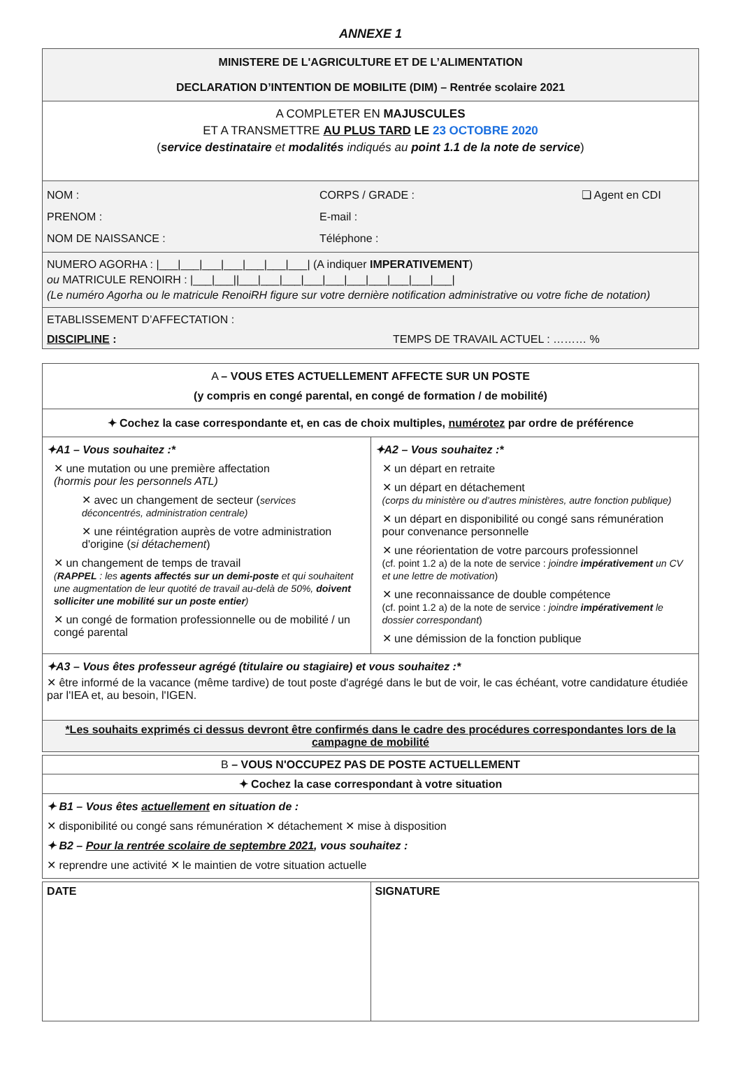ANNEXE 1
| MINISTERE DE L'AGRICULTURE ET DE L’ALIMENTATION DECLARATION D’INTENTION DE MOBILITE (DIM) – Rentrée scolaire 2021 |
| A COMPLETER EN MAJUSCULES ET A TRANSMETTRE AU PLUS TARD LE 23 OCTOBRE 2020 ( service destinataire et modalités indiqués au point 1.1 de la note de service ) |
| NOM : PRENOM : NOM DE NAISSANCE : CORPS / GRADE : E-mail : Téléphone : ❏ Agent en CDI |
| NUMERO AGORHA : /___/___/___/___/___/___/___/ (A indiquer IMPERATIVEMENT ) ou MATRICULE RENOIRH : /___/___//___/___/___/___/___/___/___/___/___/___/ (Le numéro Agorha ou le matricule RenoiRH figure sur votre dernière notification administrative ou votre fiche de notation) |
| ETABLISSEMENT D’AFFECTATION : DISCIPLINE : TEMPS DE TRAVAIL ACTUEL : ……… % |
| A – VOUS ETES ACTUELLEMENT AFFECTE SUR UN POSTE (y compris en congé parental, en congé de formation / de mobilité) | |
| ✦ Cochez la case correspondante et, en cas de choix multiples, numérotez par ordre de préférence | |
| ✦A1 – Vous souhaitez :* ✕ une mutation ou une première affectation (hormis pour les personnels ATL) ✕ avec un changement de secteur ( services déconcentrés, administration centrale) ✕ une réintégration auprès de votre administration d'origine ( si détachement ) ✕ un changement de temps de travail ( RAPPEL : les agents affectés sur un demi-poste et qui souhaitent une augmentation de leur quotité de travail au-delà de 50%, doivent solliciter une mobilité sur un poste entier ) ✕ un congé de formation professionnelle ou de mobilité / un congé parental | ✦A2 – Vous souhaitez :* ✕ un départ en retraite ✕ un départ en détachement (corps du ministère ou d’autres ministères, autre fonction publique) ✕ un départ en disponibilité ou congé sans rémunération pour convenance personnelle ✕ une réorientation de votre parcours professionnel (cf. point 1.2 a) de la note de service : joindre impérativement un CV et une lettre de motivation ) ✕ une reconnaissance de double compétence (cf. point 1.2 a) de la note de service : joindre impérativement le dossier correspondant ) ✕ une démission de la fonction publique |
| ✦A3 – Vous êtes professeur agrégé (titulaire ou stagiaire) et vous souhaitez :* ✕ être informé de la vacance (même tardive) de tout poste d'agrégé dans le but de voir, le cas échéant, votre candidature étudiée par l'IEA et, au besoin, l'IGEN. | |
| *Les souhaits exprimés ci dessus devront être confirmés dans le cadre des procédures correspondantes lors de la campagne de mobilité | |
| B – VOUS N'OCCUPEZ PAS DE POSTE ACTUELLEMENT |
| ✦ Cochez la case correspondant à votre situation |
| ✦ B1 – Vous êtes actuellement en situation de : ✕ disponibilité ou congé sans rémunération ✕ détachement ✕ mise à disposition ✦ B2 – Pour la rentrée scolaire de septembre 2021 , vous souhaitez : ✕ reprendre une activité ✕ le maintien de votre situation actuelle |
| DATE | SIGNATURE |